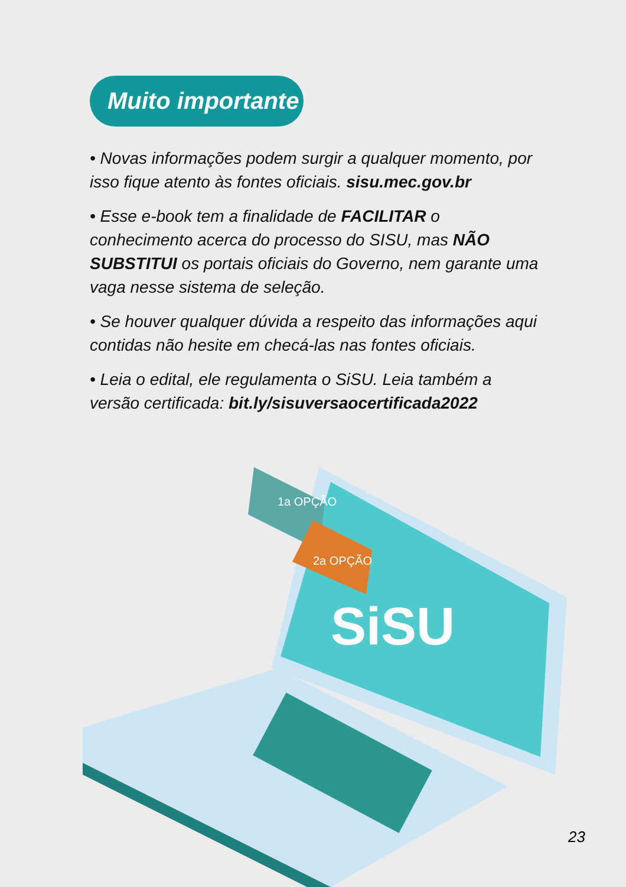Muito importante
• Novas informações podem surgir a qualquer momento, por isso fique atento às fontes oficiais. sisu.mec.gov.br
• Esse e-book tem a finalidade de FACILITAR o conhecimento acerca do processo do SISU, mas NÃO SUBSTITUI os portais oficiais do Governo, nem garante uma vaga nesse sistema de seleção.
• Se houver qualquer dúvida a respeito das informações aqui contidas não hesite em checá-las nas fontes oficiais.
• Leia o edital, ele regulamenta o SiSU. Leia também a versão certificada: bit.ly/sisuversaocertificada2022
1a OPÇÃO
2a OPÇÃO
SiSU
23